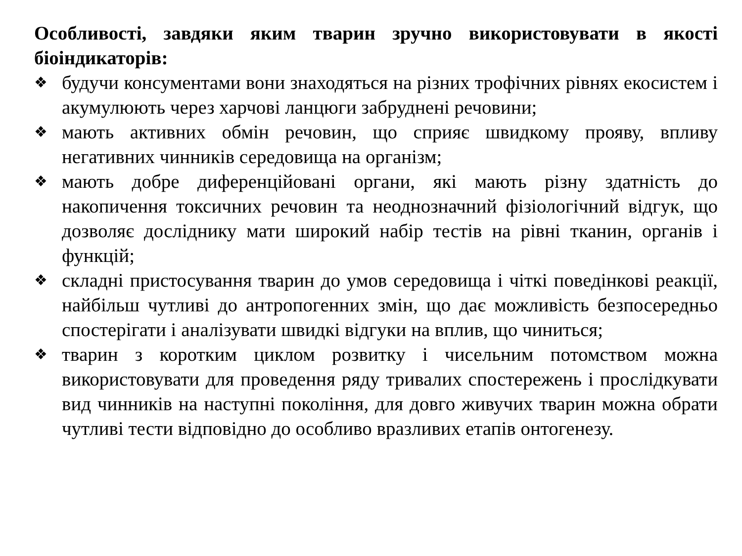Особливості, завдяки яким тварин зручно використовувати в якості біоіндикаторів:
❖ будучи консументами вони знаходяться на різних трофічних рівнях екосистем і акумулюють через харчові ланцюги забруднені речовини;
❖ мають активних обмін речовин, що сприяє швидкому прояву, впливу негативних чинників середовища на організм;
❖ мають добре диференційовані органи, які мають різну здатність до накопичення токсичних речовин та неоднозначний фізіологічний відгук, що дозволяє досліднику мати широкий набір тестів на рівні тканин, органів і функцій;
❖ складні пристосування тварин до умов середовища і чіткі поведінкові реакції, найбільш чутливі до антропогенних змін, що дає можливість безпосередньо спостерігати і аналізувати швидкі відгуки на вплив, що чиниться;
❖ тварин з коротким циклом розвитку і чисельним потомством можна використовувати для проведення ряду тривалих спостережень і прослідкувати вид чинників на наступні покоління, для довго живучих тварин можна обрати чутливі тести відповідно до особливо вразливих етапів онтогенезу.